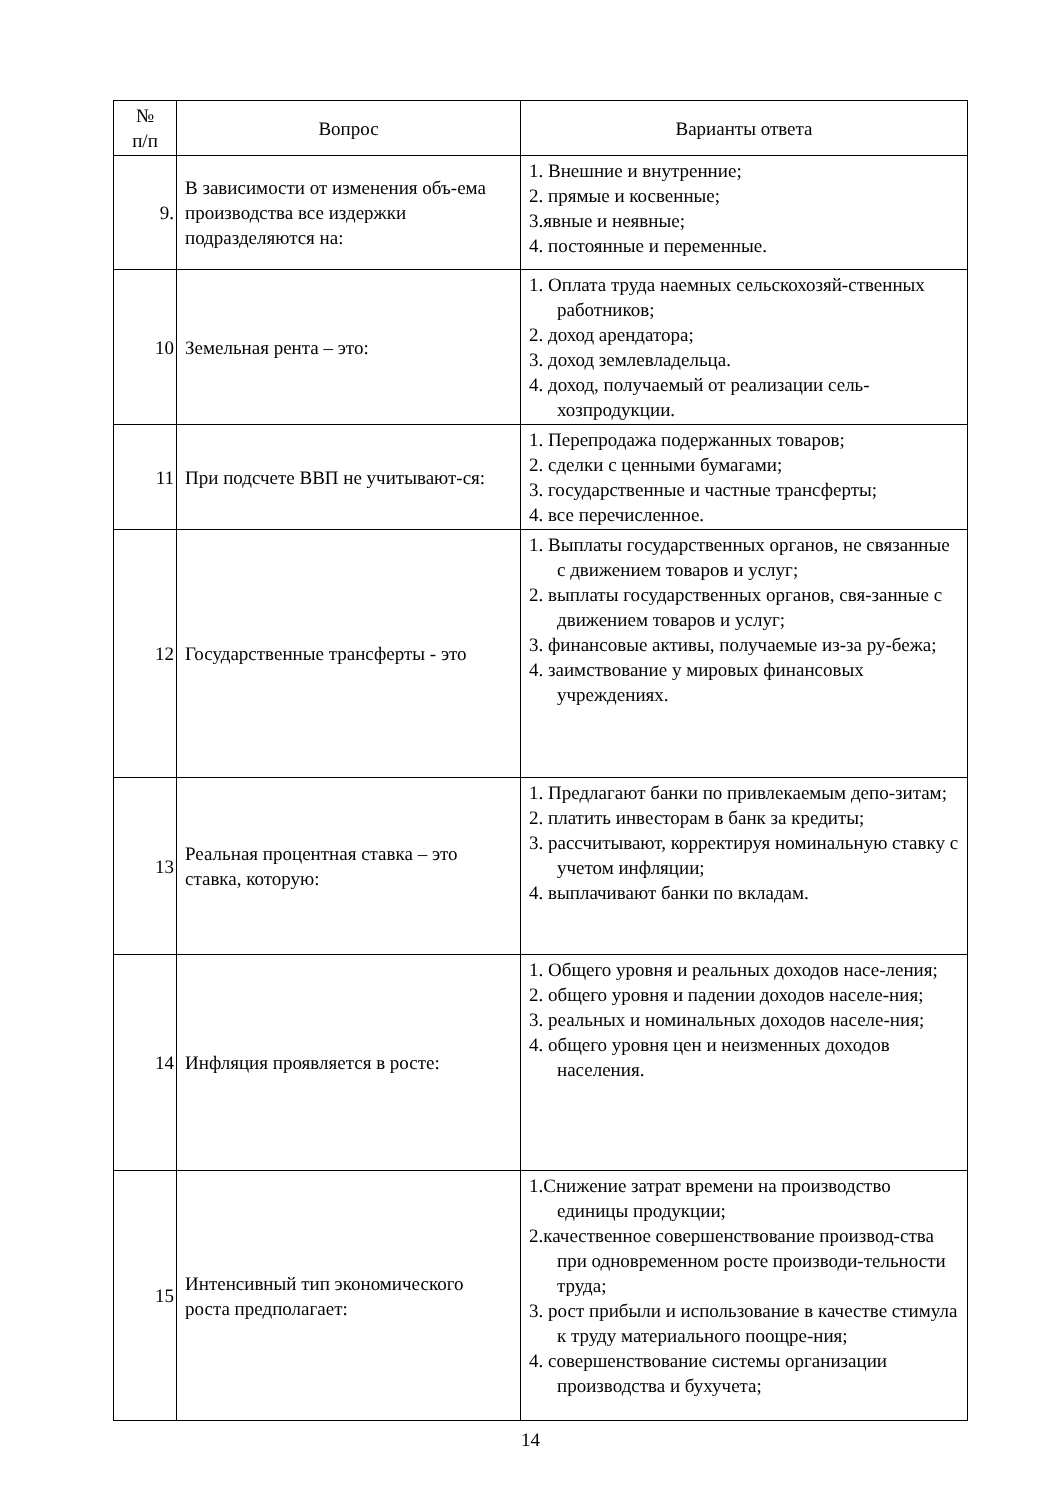| № п/п | Вопрос | Варианты ответа |
| --- | --- | --- |
| 9. | В зависимости от изменения объ-ема производства все издержки подразделяются на: | 1. Внешние и внутренние; 2. прямые и косвенные; 3.явные и неявные; 4. постоянные и переменные. |
| 10 | Земельная рента – это: | 1. Оплата труда наемных сельскохозяй-ственных работников; 2. доход арендатора; 3. доход землевладельца. 4. доход, получаемый от реализации сель-хозпродукции. |
| 11 | При подсчете ВВП не учитывают-ся: | 1. Перепродажа подержанных товаров; 2. сделки с ценными бумагами; 3. государственные и частные трансферты; 4. все перечисленное. |
| 12 | Государственные трансферты - это | 1. Выплаты государственных органов, не связанные с движением товаров и услуг; 2. выплаты государственных органов, свя-занные с движением товаров и услуг; 3. финансовые активы, получаемые из-за ру-бежа; 4. заимствование у мировых финансовых учреждениях. |
| 13 | Реальная процентная ставка – это ставка, которую: | 1. Предлагают банки по привлекаемым депо-зитам; 2. платить инвесторам в банк за кредиты; 3. рассчитывают, корректируя номинальную ставку с учетом инфляции; 4. выплачивают банки по вкладам. |
| 14 | Инфляция проявляется в росте: | 1. Общего уровня и реальных доходов насе-ления; 2. общего уровня и падении доходов населе-ния; 3. реальных и номинальных доходов населе-ния; 4. общего уровня цен и неизменных доходов населения. |
| 15 | Интенсивный тип экономического роста предполагает: | 1.Снижение затрат времени на производство единицы продукции; 2.качественное совершенствование производ-ства при одновременном росте производи-тельности труда; 3. рост прибыли и использование в качестве стимула к труду материального поощре-ния; 4. совершенствование системы организации производства и бухучета; |
14